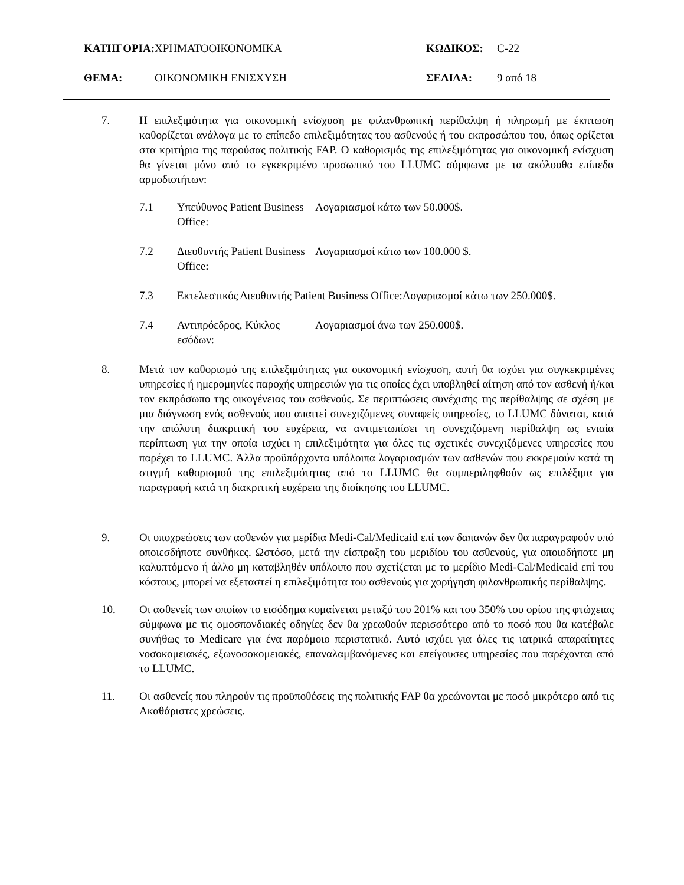ΚΑΤΗΓΟΡΙΑ: ΧΡΗΜΑΤΟΟΙΚΟΝΟΜΙΚΑ ΚΩΔΙΚΟΣ: C-22
ΘΕΜΑ: ΟΙΚΟΝΟΜΙΚΗ ΕΝΙΣΧΥΣΗ ΣΕΛΙΔΑ: 9 από 18
7. Η επιλεξιμότητα για οικονομική ενίσχυση με φιλανθρωπική περίθαλψη ή πληρωμή με έκπτωση καθορίζεται ανάλογα με το επίπεδο επιλεξιμότητας του ασθενούς ή του εκπροσώπου του, όπως ορίζεται στα κριτήρια της παρούσας πολιτικής FAP. Ο καθορισμός της επιλεξιμότητας για οικονομική ενίσχυση θα γίνεται μόνο από το εγκεκριμένο προσωπικό του LLUMC σύμφωνα με τα ακόλουθα επίπεδα αρμοδιοτήτων:
7.1 Υπεύθυνος Patient Business Office: Λογαριασμοί κάτω των 50.000$.
7.2 Διευθυντής Patient Business Office: Λογαριασμοί κάτω των 100.000 $.
7.3 Εκτελεστικός Διευθυντής Patient Business Office:Λογαριασμοί κάτω των 250.000$.
7.4 Αντιπρόεδρος, Κύκλος εσόδων: Λογαριασμοί άνω των 250.000$.
8. Μετά τον καθορισμό της επιλεξιμότητας για οικονομική ενίσχυση, αυτή θα ισχύει για συγκεκριμένες υπηρεσίες ή ημερομηνίες παροχής υπηρεσιών για τις οποίες έχει υποβληθεί αίτηση από τον ασθενή ή/και τον εκπρόσωπο της οικογένειας του ασθενούς. Σε περιπτώσεις συνέχισης της περίθαλψης σε σχέση με μια διάγνωση ενός ασθενούς που απαιτεί συνεχιζόμενες συναφείς υπηρεσίες, το LLUMC δύναται, κατά την απόλυτη διακριτική του ευχέρεια, να αντιμετωπίσει τη συνεχιζόμενη περίθαλψη ως ενιαία περίπτωση για την οποία ισχύει η επιλεξιμότητα για όλες τις σχετικές συνεχιζόμενες υπηρεσίες που παρέχει το LLUMC. Άλλα προϋπάρχοντα υπόλοιπα λογαριασμών των ασθενών που εκκρεμούν κατά τη στιγμή καθορισμού της επιλεξιμότητας από το LLUMC θα συμπεριληφθούν ως επιλέξιμα για παραγραφή κατά τη διακριτική ευχέρεια της διοίκησης του LLUMC.
9. Οι υποχρεώσεις των ασθενών για μερίδια Medi-Cal/Medicaid επί των δαπανών δεν θα παραγραφούν υπό οποιεσδήποτε συνθήκες. Ωστόσο, μετά την είσπραξη του μεριδίου του ασθενούς, για οποιοδήποτε μη καλυπτόμενο ή άλλο μη καταβληθέν υπόλοιπο που σχετίζεται με το μερίδιο Medi-Cal/Medicaid επί του κόστους, μπορεί να εξεταστεί η επιλεξιμότητα του ασθενούς για χορήγηση φιλανθρωπικής περίθαλψης.
10. Οι ασθενείς των οποίων το εισόδημα κυμαίνεται μεταξύ του 201% και του 350% του ορίου της φτώχειας σύμφωνα με τις ομοσπονδιακές οδηγίες δεν θα χρεωθούν περισσότερο από το ποσό που θα κατέβαλε συνήθως το Medicare για ένα παρόμοιο περιστατικό. Αυτό ισχύει για όλες τις ιατρικά απαραίτητες νοσοκομειακές, εξωνοσοκομειακές, επαναλαμβανόμενες και επείγουσες υπηρεσίες που παρέχονται από το LLUMC.
11. Οι ασθενείς που πληρούν τις προϋποθέσεις της πολιτικής FAP θα χρεώνονται με ποσό μικρότερο από τις Ακαθάριστες χρεώσεις.